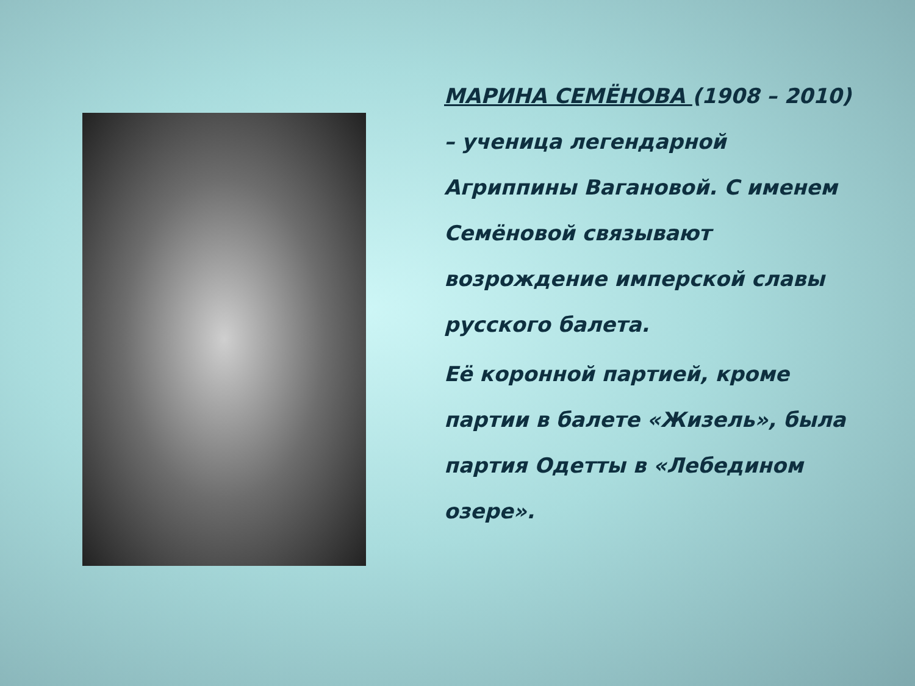МАРИНА СЕМЁНОВА (1908 – 2010) – ученица легендарной Агриппины Вагановой. С именем Семёновой связывают возрождение имперской славы русского балета.
Её коронной партией, кроме партии в балете «Жизель», была партия Одетты в «Лебедином озере».